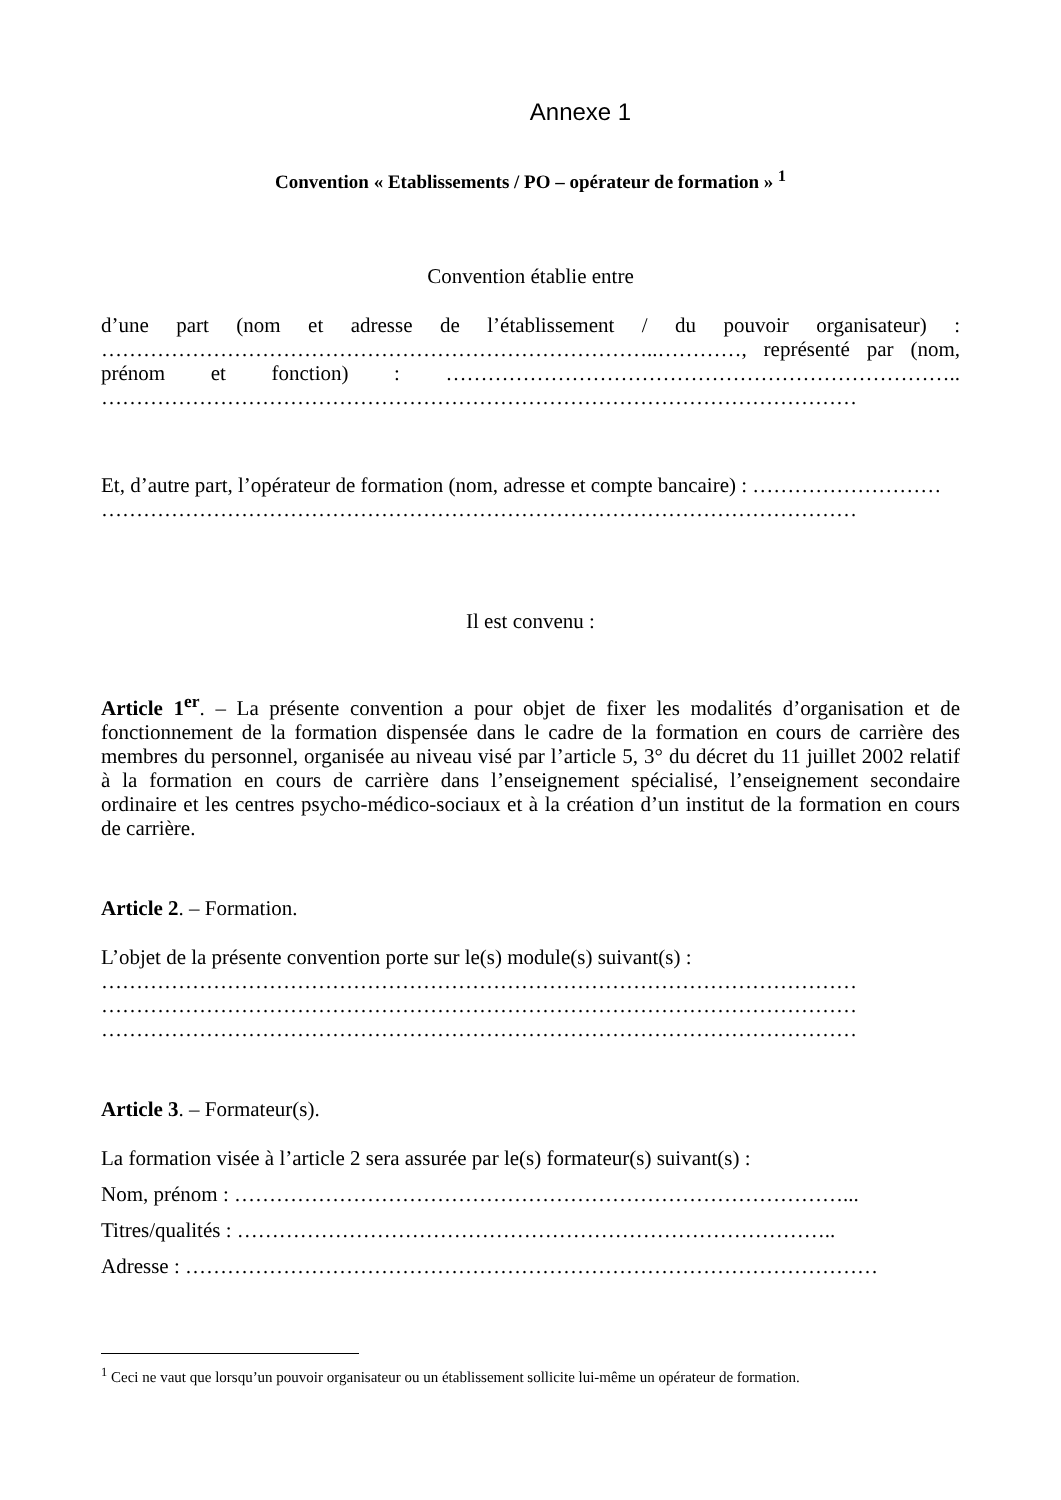Annexe 1
Convention « Etablissements / PO – opérateur de formation » <sup>1</sup>
Convention établie entre
d’une part (nom et adresse de l’établissement / du pouvoir organisateur) : ……………………………………………………………………..…………, représenté par (nom, prénom et fonction) : ……………………………………………………………….. ………………………………………………………………………………………………
Et, d’autre part, l’opérateur de formation (nom, adresse et compte bancaire) : ……………………… ………………………………………………………………………………………………
Il est convenu :
Article 1<sup>er</sup>. – La présente convention a pour objet de fixer les modalités d’organisation et de fonctionnement de la formation dispensée dans le cadre de la formation en cours de carrière des membres du personnel, organisée au niveau visé par l’article 5, 3° du décret du 11 juillet 2002 relatif à la formation en cours de carrière dans l’enseignement spécialisé, l’enseignement secondaire ordinaire et les centres psycho-médico-sociaux et à la création d’un institut de la formation en cours de carrière.
Article 2. – Formation.
L’objet de la présente convention porte sur le(s) module(s) suivant(s) :
………………………………………………………………………………………………
………………………………………………………………………………………………
………………………………………………………………………………………………
Article 3. – Formateur(s).
La formation visée à l’article 2 sera assurée par le(s) formateur(s) suivant(s) :
Nom, prénom : ……………………………………………………………………………...
Titres/qualités : …………………………………………………………………………..
Adresse : ………………………………………………………………………………………
<sup>1</sup> Ceci ne vaut que lorsqu’un pouvoir organisateur ou un établissement sollicite lui-même un opérateur de formation.